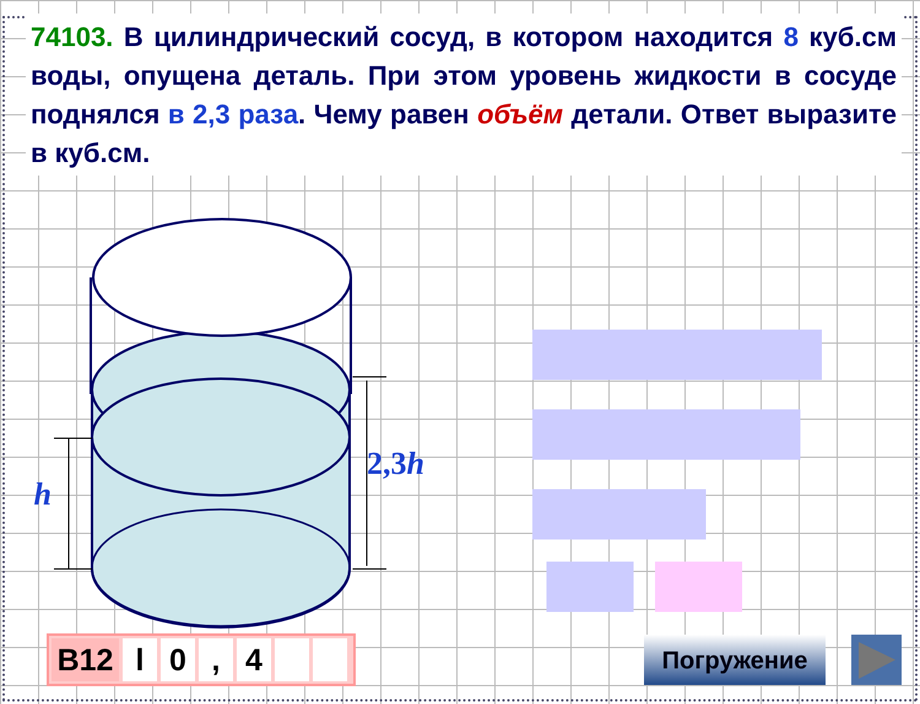74103. В цилиндрический сосуд, в котором находится 8 куб.см воды, опущена деталь. При этом уровень жидкости в сосуде поднялся в 2,3 раза. Чему равен объём детали. Ответ выразите в куб.см.
h
2,3h
B12 l 0 , 4 Погружение